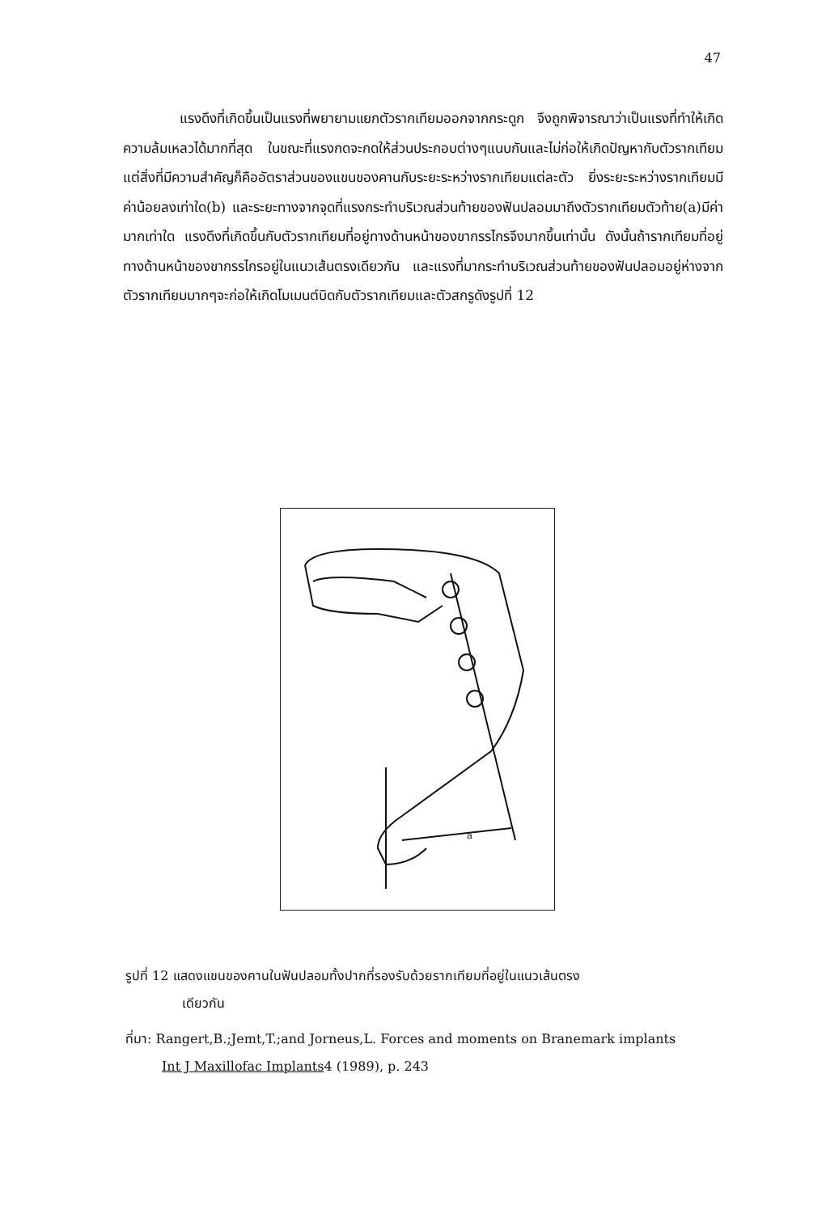47
แรงดึงที่เกิดขึ้นเป็นแรงที่พยายามแยกตัวรากเทียมออกจากกระดูก จึงถูกพิจารณาว่าเป็นแรงที่ทำให้เกิดความล้มเหลวได้มากที่สุด ในขณะที่แรงกดจะกดให้ส่วนประกอบต่างๆแนบกันและไม่ก่อให้เกิดปัญหากับตัวรากเทียม แต่สิ่งที่มีความสำคัญก็คืออัตราส่วนของแขนของคานกับระยะระหว่างรากเทียมแต่ละตัว ยิ่งระยะระหว่างรากเทียมมีค่าน้อยลงเท่าใด(b) และระยะทางจากจุดที่แรงกระทำบริเวณส่วนท้ายของฟันปลอมมาถึงตัวรากเทียมตัวท้าย(a)มีค่ามากเท่าใด แรงดึงที่เกิดขึ้นกับตัวรากเทียมที่อยู่ทางด้านหน้าของขากรรไกรจึงมากขึ้นเท่านั้น ดังนั้นถ้ารากเทียมที่อยู่ทางด้านหน้าของขากรรไกรอยู่ในแนวเส้นตรงเดียวกัน และแรงที่มากระทำบริเวณส่วนท้ายของฟันปลอมอยู่ห่างจากตัวรากเทียมมากๆจะก่อให้เกิดโมเมนต์บิดกับตัวรากเทียมและตัวสกรูดังรูปที่ 12
a
รูปที่ 12 แสดงแขนของคานในฟันปลอมทั้งปากที่รองรับด้วยรากเทียมที่อยู่ในแนวเส้นตรง
เดียวกัน
ที่มา: Rangert,B.;Jemt,T.;and Jorneus,L. Forces and moments on Branemark implants
Int J Maxillofac Implants4 (1989), p. 243